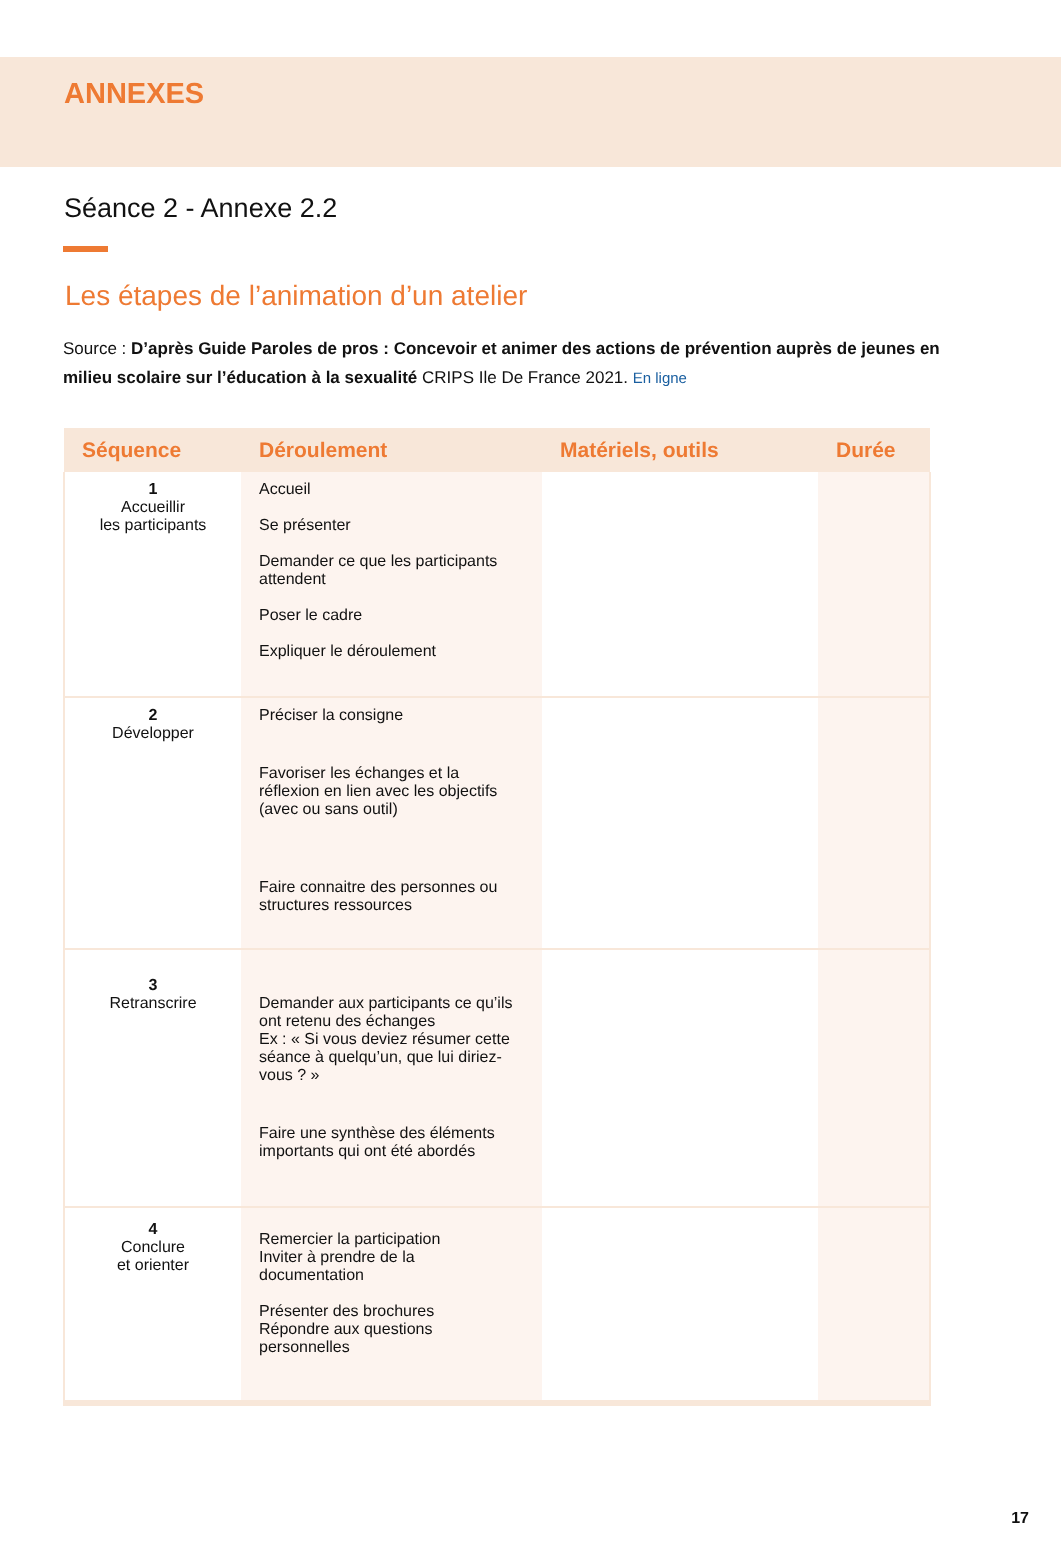ANNEXES
Séance 2 - Annexe 2.2
Les étapes de l’animation d’un atelier
Source : D’après Guide Paroles de pros : Concevoir et animer des actions de prévention auprès de jeunes en milieu scolaire sur l’éducation à la sexualité CRIPS Ile De France 2021. En ligne
| Séquence | Déroulement | Matériels, outils | Durée |
| --- | --- | --- | --- |
| 1 Accueillir les participants | Accueil Se présenter Demander ce que les participants attendent Poser le cadre Expliquer le déroulement | | |
| 2 Développer | Préciser la consigne Favoriser les échanges et la réflexion en lien avec les objectifs (avec ou sans outil) Faire connaitre des personnes ou structures ressources | | |
| 3 Retranscrire | Demander aux participants ce qu’ils ont retenu des échanges Ex : « Si vous deviez résumer cette séance à quelqu’un, que lui diriez-vous ? » Faire une synthèse des éléments importants qui ont été abordés | | |
| 4 Conclure et orienter | Remercier la participation Inviter à prendre de la documentation Présenter des brochures Répondre aux questions personnelles | | |
17